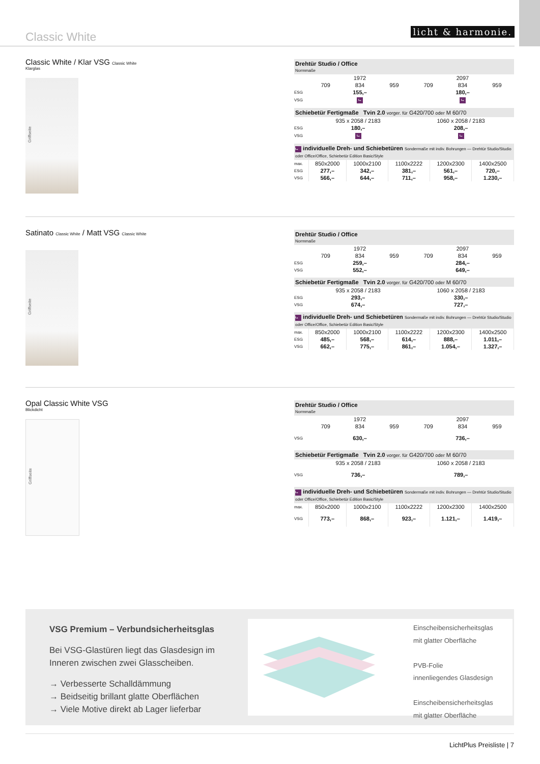Classic White
licht & harmonie.
Classic White / Klar VSG Classic White
Klarglas
Griffseite
| Drehtür Studio / Office Normmaße | | | | | | |
| | 1972 | | | 2097 | | |
| | 709 | 834 | 959 | 709 | 834 | 959 |
| ESG | 155,– | | | 180,– | | |
| VSG | ⮡ | | | ⮡ | | |
| Schiebetür Fertigmaße Tvin 2.0 vorger. für G420/700 oder M 60/70 | | |
| | 935 x 2058 / 2183 | 1060 x 2058 / 2183 |
| ESG | 180,– | 208,– |
| VSG | ⮡ | ⮡ |
| ⮡ individuelle Dreh- und Schiebetüren Sondermaße mit indiv. Bohrungen — Drehtür Studio/Studio oder Office/Office, Schiebetür Edition Basic/Style | | | | | |
| max. | 850x2000 | 1000x2100 | 1100x2222 | 1200x2300 | 1400x2500 |
| ESG | 277,– | 342,– | 381,– | 561,– | 720,– |
| VSG | 566,– | 644,– | 711,– | 958,– | 1.230,– |
Satinato Classic White / Matt VSG Classic White
Griffseite
| Drehtür Studio / Office Normmaße | | | | | | |
| | 1972 | | | 2097 | | |
| | 709 | 834 | 959 | 709 | 834 | 959 |
| ESG | 259,– | | | 284,– | | |
| VSG | 552,– | | | 649,– | | |
| Schiebetür Fertigmaße Tvin 2.0 vorger. für G420/700 oder M 60/70 | | |
| | 935 x 2058 / 2183 | 1060 x 2058 / 2183 |
| ESG | 293,– | 330,– |
| VSG | 674,– | 727,– |
| ⮡ individuelle Dreh- und Schiebetüren Sondermaße mit indiv. Bohrungen — Drehtür Studio/Studio oder Office/Office, Schiebetür Edition Basic/Style | | | | | |
| max. | 850x2000 | 1000x2100 | 1100x2222 | 1200x2300 | 1400x2500 |
| ESG | 485,– | 568,– | 614,– | 888,– | 1.011,– |
| VSG | 662,– | 775,– | 861,– | 1.054,– | 1.327,– |
Opal Classic White VSG
Blickdicht
Griffseite
| Drehtür Studio / Office Normmaße | | | | | | |
| | 1972 | | | 2097 | | |
| | 709 | 834 | 959 | 709 | 834 | 959 |
| VSG | 630,– | | | 736,– | | |
| Schiebetür Fertigmaße Tvin 2.0 vorger. für G420/700 oder M 60/70 | | |
| | 935 x 2058 / 2183 | 1060 x 2058 / 2183 |
| VSG | 736,– | 789,– |
| ⮡ individuelle Dreh- und Schiebetüren Sondermaße mit indiv. Bohrungen — Drehtür Studio/Studio oder Office/Office, Schiebetür Edition Basic/Style | | | | | |
| max. | 850x2000 | 1000x2100 | 1100x2222 | 1200x2300 | 1400x2500 |
| VSG | 773,– | 868,– | 923,– | 1.121,– | 1.419,– |
VSG Premium – Verbundsicherheitsglas
Bei VSG-Glastüren liegt das Glasdesign im Inneren zwischen zwei Glasscheiben.
→ Verbesserte Schalldämmung
→ Beidseitig brillant glatte Oberflächen
→ Viele Motive direkt ab Lager lieferbar
Einscheibensicherheitsglas
mit glatter Oberfläche
PVB-Folie
innenliegendes Glasdesign
Einscheibensicherheitsglas
mit glatter Oberfläche
LichtPlus Preisliste | 7